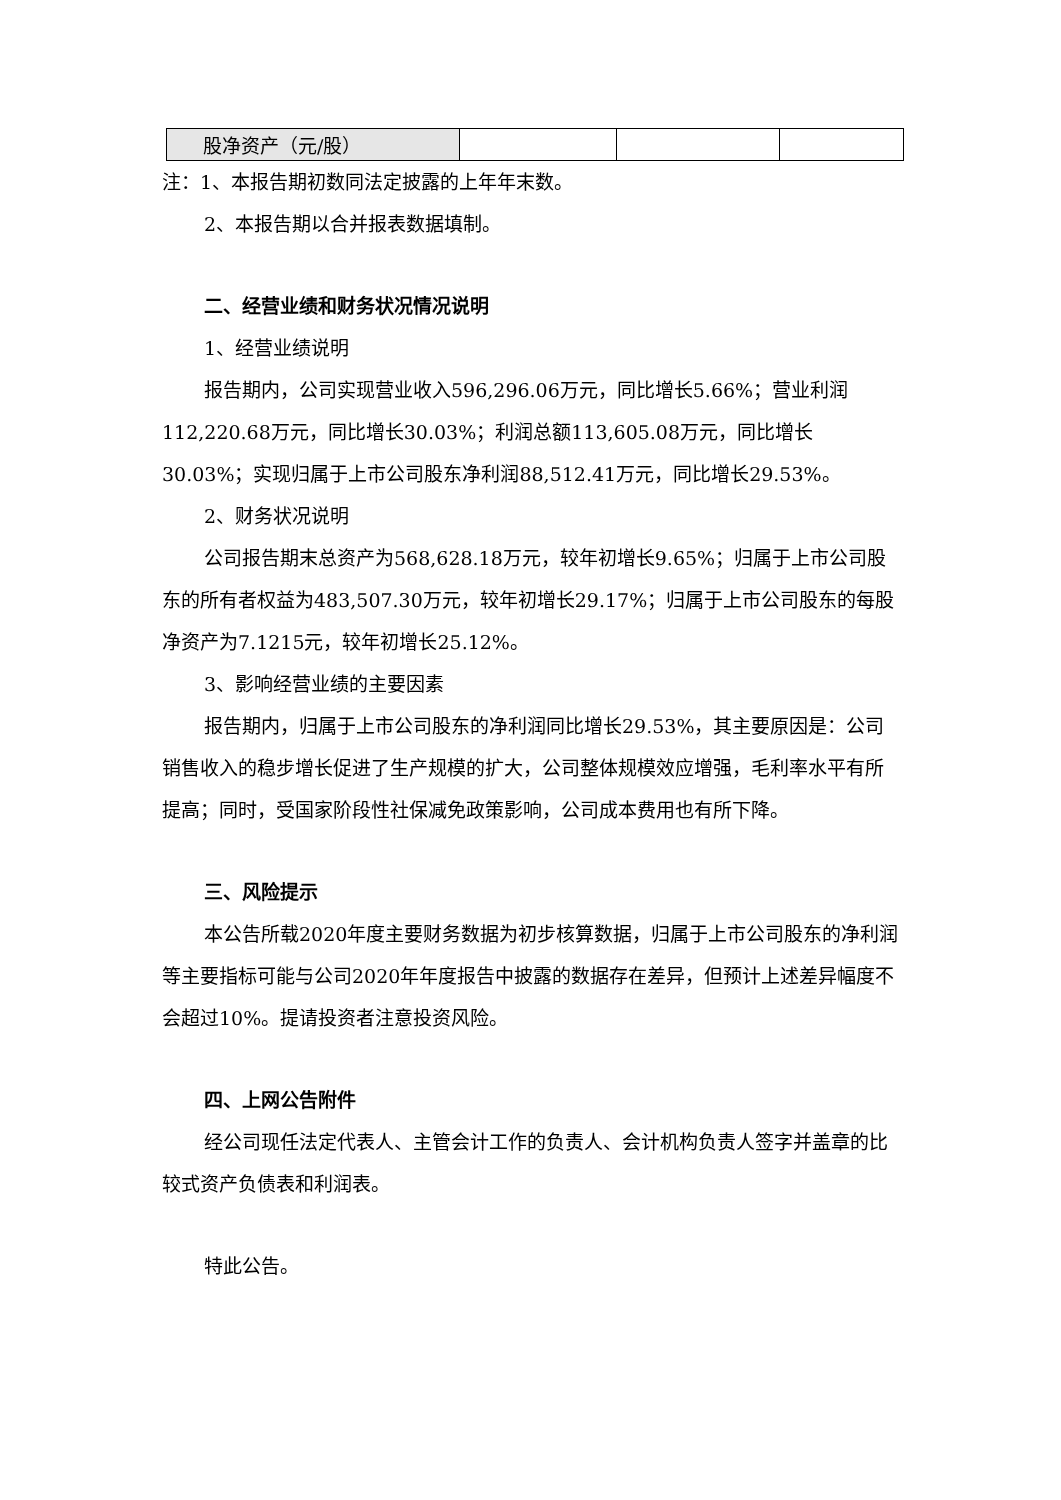| 股净资产（元/股） | | | |
注：1、本报告期初数同法定披露的上年年末数。
2、本报告期以合并报表数据填制。
二、经营业绩和财务状况情况说明
1、经营业绩说明
报告期内，公司实现营业收入596,296.06万元，同比增长5.66%；营业利润112,220.68万元，同比增长30.03%；利润总额113,605.08万元，同比增长30.03%；实现归属于上市公司股东净利润88,512.41万元，同比增长29.53%。
2、财务状况说明
公司报告期末总资产为568,628.18万元，较年初增长9.65%；归属于上市公司股东的所有者权益为483,507.30万元，较年初增长29.17%；归属于上市公司股东的每股净资产为7.1215元，较年初增长25.12%。
3、影响经营业绩的主要因素
报告期内，归属于上市公司股东的净利润同比增长29.53%，其主要原因是：公司销售收入的稳步增长促进了生产规模的扩大，公司整体规模效应增强，毛利率水平有所提高；同时，受国家阶段性社保减免政策影响，公司成本费用也有所下降。
三、风险提示
本公告所载2020年度主要财务数据为初步核算数据，归属于上市公司股东的净利润等主要指标可能与公司2020年年度报告中披露的数据存在差异，但预计上述差异幅度不会超过10%。提请投资者注意投资风险。
四、上网公告附件
经公司现任法定代表人、主管会计工作的负责人、会计机构负责人签字并盖章的比较式资产负债表和利润表。
特此公告。